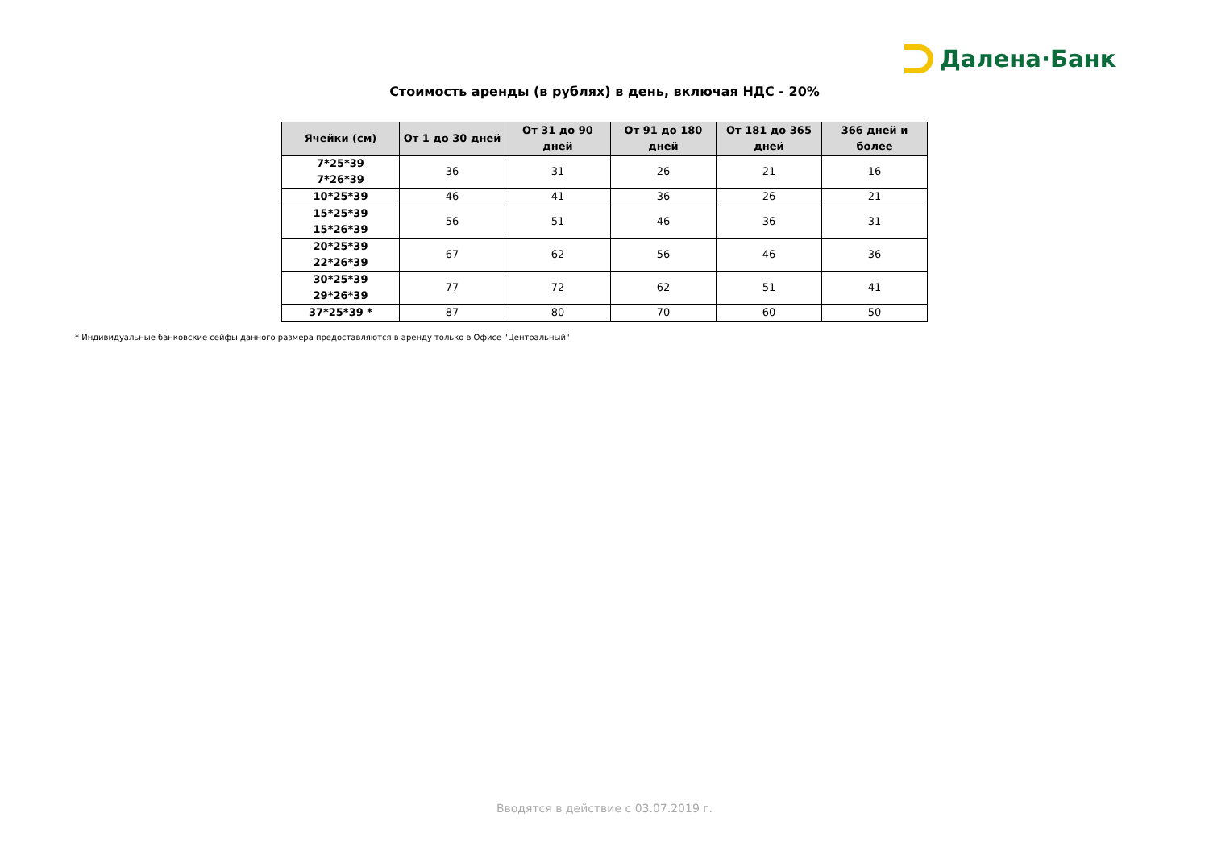Далена·Банк
Стоимость аренды (в рублях) в день, включая НДС - 20%
| Ячейки (см) | От 1 до 30 дней | От 31 до 90 дней | От 91 до 180 дней | От 181 до 365 дней | 366 дней и более |
| --- | --- | --- | --- | --- | --- |
| 7*25*39 7*26*39 | 36 | 31 | 26 | 21 | 16 |
| 10*25*39 | 46 | 41 | 36 | 26 | 21 |
| 15*25*39 15*26*39 | 56 | 51 | 46 | 36 | 31 |
| 20*25*39 22*26*39 | 67 | 62 | 56 | 46 | 36 |
| 30*25*39 29*26*39 | 77 | 72 | 62 | 51 | 41 |
| 37*25*39 * | 87 | 80 | 70 | 60 | 50 |
* Индивидуальные банковские сейфы данного размера предоставляются в аренду только в Офисе "Центральный"
Вводятся в действие с 03.07.2019 г.